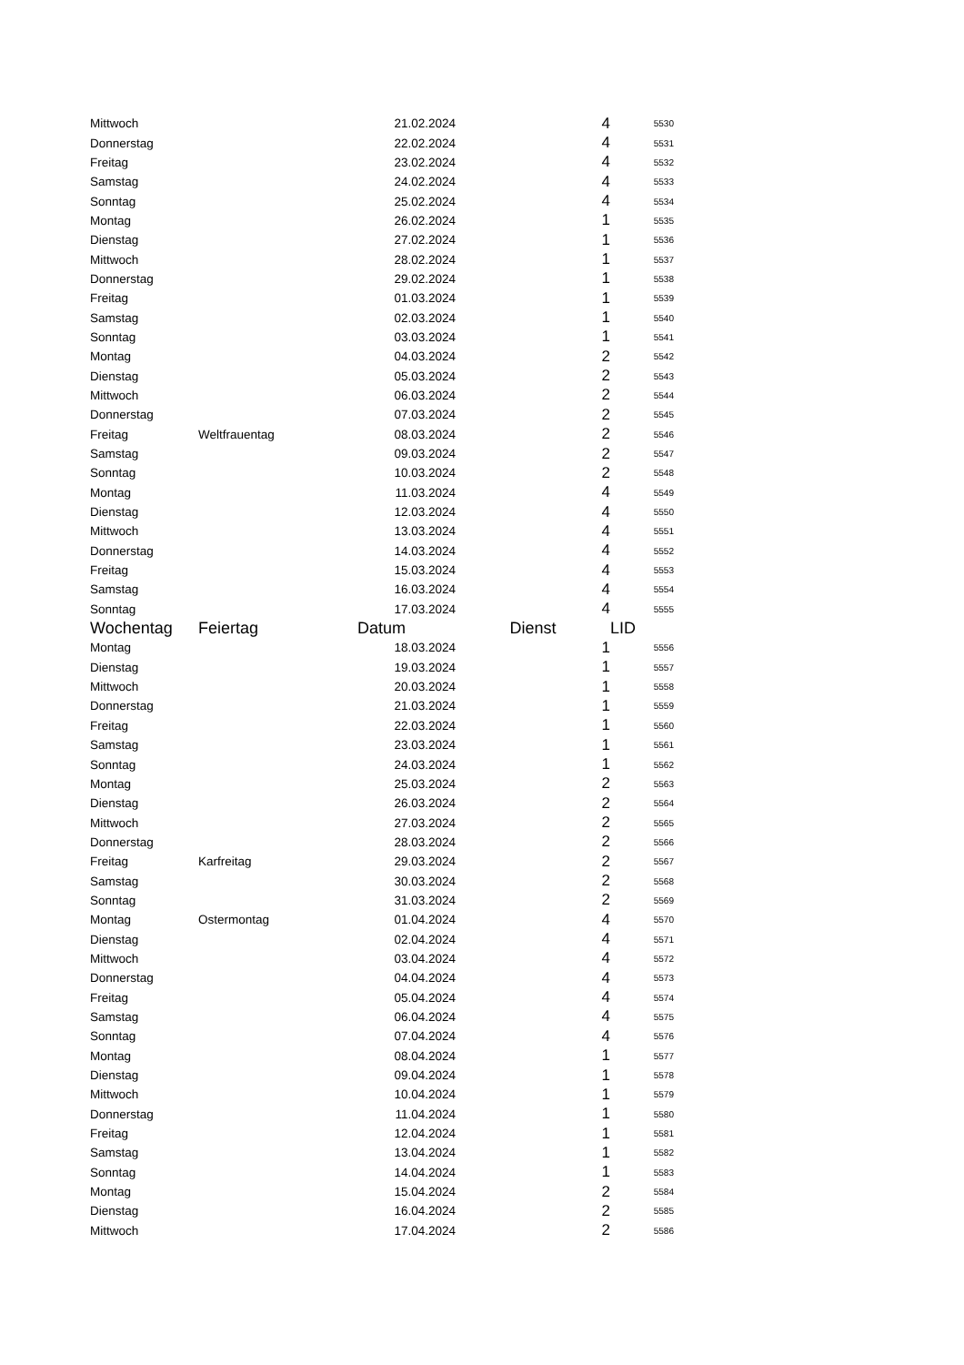| Mittwoch | | 21.02.2024 | 4 | 5530 |
| Donnerstag | | 22.02.2024 | 4 | 5531 |
| Freitag | | 23.02.2024 | 4 | 5532 |
| Samstag | | 24.02.2024 | 4 | 5533 |
| Sonntag | | 25.02.2024 | 4 | 5534 |
| Montag | | 26.02.2024 | 1 | 5535 |
| Dienstag | | 27.02.2024 | 1 | 5536 |
| Mittwoch | | 28.02.2024 | 1 | 5537 |
| Donnerstag | | 29.02.2024 | 1 | 5538 |
| Freitag | | 01.03.2024 | 1 | 5539 |
| Samstag | | 02.03.2024 | 1 | 5540 |
| Sonntag | | 03.03.2024 | 1 | 5541 |
| Montag | | 04.03.2024 | 2 | 5542 |
| Dienstag | | 05.03.2024 | 2 | 5543 |
| Mittwoch | | 06.03.2024 | 2 | 5544 |
| Donnerstag | | 07.03.2024 | 2 | 5545 |
| Freitag | Weltfrauentag | 08.03.2024 | 2 | 5546 |
| Samstag | | 09.03.2024 | 2 | 5547 |
| Sonntag | | 10.03.2024 | 2 | 5548 |
| Montag | | 11.03.2024 | 4 | 5549 |
| Dienstag | | 12.03.2024 | 4 | 5550 |
| Mittwoch | | 13.03.2024 | 4 | 5551 |
| Donnerstag | | 14.03.2024 | 4 | 5552 |
| Freitag | | 15.03.2024 | 4 | 5553 |
| Samstag | | 16.03.2024 | 4 | 5554 |
| Sonntag | | 17.03.2024 | 4 | 5555 |
| Wochentag | Feiertag | Datum | Dienst | LID |
| Montag | | 18.03.2024 | 1 | 5556 |
| Dienstag | | 19.03.2024 | 1 | 5557 |
| Mittwoch | | 20.03.2024 | 1 | 5558 |
| Donnerstag | | 21.03.2024 | 1 | 5559 |
| Freitag | | 22.03.2024 | 1 | 5560 |
| Samstag | | 23.03.2024 | 1 | 5561 |
| Sonntag | | 24.03.2024 | 1 | 5562 |
| Montag | | 25.03.2024 | 2 | 5563 |
| Dienstag | | 26.03.2024 | 2 | 5564 |
| Mittwoch | | 27.03.2024 | 2 | 5565 |
| Donnerstag | | 28.03.2024 | 2 | 5566 |
| Freitag | Karfreitag | 29.03.2024 | 2 | 5567 |
| Samstag | | 30.03.2024 | 2 | 5568 |
| Sonntag | | 31.03.2024 | 2 | 5569 |
| Montag | Ostermontag | 01.04.2024 | 4 | 5570 |
| Dienstag | | 02.04.2024 | 4 | 5571 |
| Mittwoch | | 03.04.2024 | 4 | 5572 |
| Donnerstag | | 04.04.2024 | 4 | 5573 |
| Freitag | | 05.04.2024 | 4 | 5574 |
| Samstag | | 06.04.2024 | 4 | 5575 |
| Sonntag | | 07.04.2024 | 4 | 5576 |
| Montag | | 08.04.2024 | 1 | 5577 |
| Dienstag | | 09.04.2024 | 1 | 5578 |
| Mittwoch | | 10.04.2024 | 1 | 5579 |
| Donnerstag | | 11.04.2024 | 1 | 5580 |
| Freitag | | 12.04.2024 | 1 | 5581 |
| Samstag | | 13.04.2024 | 1 | 5582 |
| Sonntag | | 14.04.2024 | 1 | 5583 |
| Montag | | 15.04.2024 | 2 | 5584 |
| Dienstag | | 16.04.2024 | 2 | 5585 |
| Mittwoch | | 17.04.2024 | 2 | 5586 |